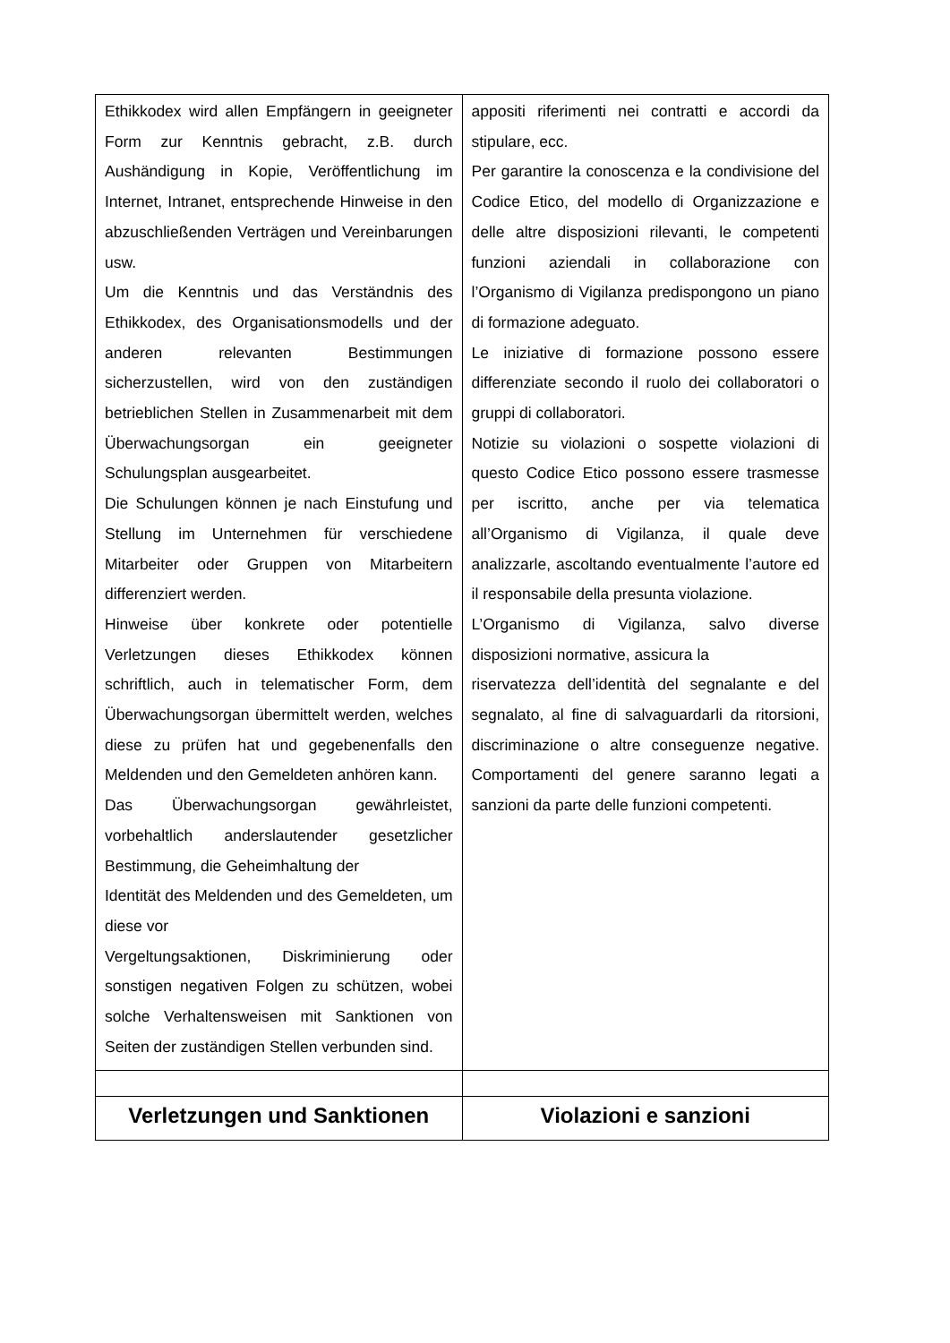| Ethikkodex wird allen Empfängern in geeigneter Form zur Kenntnis gebracht, z.B. durch Aushändigung in Kopie, Veröffentlichung im Internet, Intranet, entsprechende Hinweise in den abzuschließenden Verträgen und Vereinbarungen usw. Um die Kenntnis und das Verständnis des Ethikkodex, des Organisationsmodells und der anderen relevanten Bestimmungen sicherzustellen, wird von den zuständigen betrieblichen Stellen in Zusammenarbeit mit dem Überwachungsorgan ein geeigneter Schulungsplan ausgearbeitet. Die Schulungen können je nach Einstufung und Stellung im Unternehmen für verschiedene Mitarbeiter oder Gruppen von Mitarbeitern differenziert werden. Hinweise über konkrete oder potentielle Verletzungen dieses Ethikkodex können schriftlich, auch in telematischer Form, dem Überwachungsorgan übermittelt werden, welches diese zu prüfen hat und gegebenenfalls den Meldenden und den Gemeldeten anhören kann. Das Überwachungsorgan gewährleistet, vorbehaltlich anderslautender gesetzlicher Bestimmung, die Geheimhaltung der Identität des Meldenden und des Gemeldeten, um diese vor Vergeltungsaktionen, Diskriminierung oder sonstigen negativen Folgen zu schützen, wobei solche Verhaltensweisen mit Sanktionen von Seiten der zuständigen Stellen verbunden sind. | appositi riferimenti nei contratti e accordi da stipulare, ecc. Per garantire la conoscenza e la condivisione del Codice Etico, del modello di Organizzazione e delle altre disposizioni rilevanti, le competenti funzioni aziendali in collaborazione con l’Organismo di Vigilanza predispongono un piano di formazione adeguato. Le iniziative di formazione possono essere differenziate secondo il ruolo dei collaboratori o gruppi di collaboratori. Notizie su violazioni o sospette violazioni di questo Codice Etico possono essere trasmesse per iscritto, anche per via telematica all’Organismo di Vigilanza, il quale deve analizzarle, ascoltando eventualmente l’autore ed il responsabile della presunta violazione. L’Organismo di Vigilanza, salvo diverse disposizioni normative, assicura la riservatezza dell’identità del segnalante e del segnalato, al fine di salvaguardarli da ritorsioni, discriminazione o altre conseguenze negative. Comportamenti del genere saranno legati a sanzioni da parte delle funzioni competenti. |
| Verletzungen und Sanktionen | Violazioni e sanzioni |